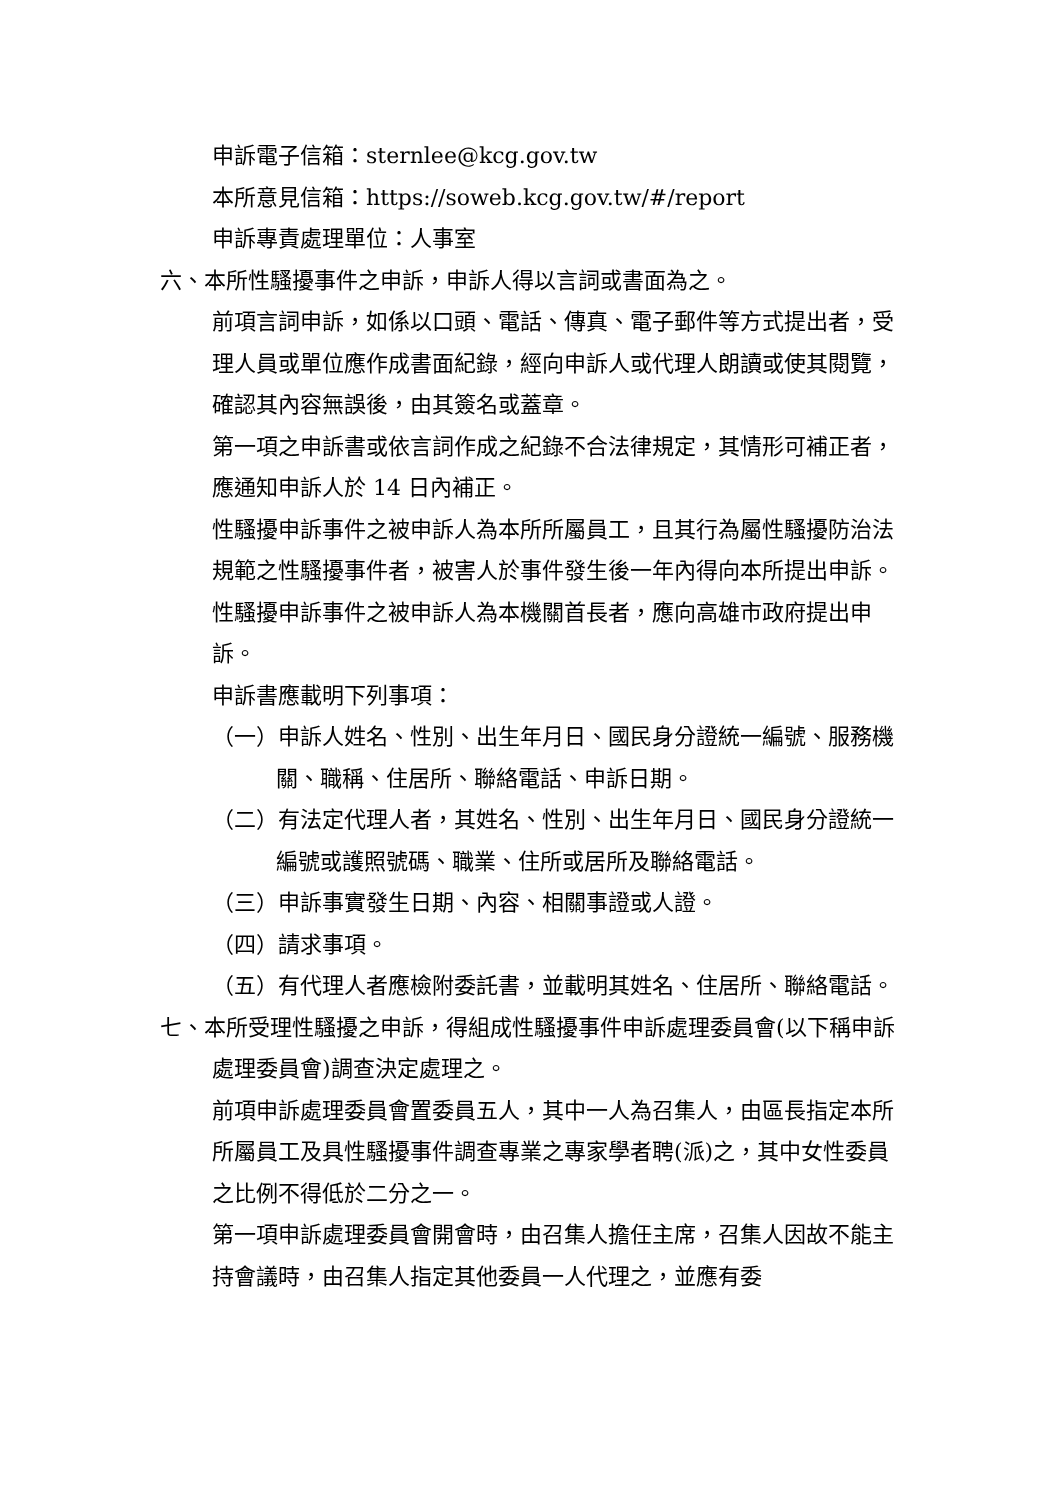申訴電子信箱：sternlee@kcg.gov.tw
本所意見信箱：https://soweb.kcg.gov.tw/#/report
申訴專責處理單位：人事室
六、本所性騷擾事件之申訴，申訴人得以言詞或書面為之。
前項言詞申訴，如係以口頭、電話、傳真、電子郵件等方式提出者，受理人員或單位應作成書面紀錄，經向申訴人或代理人朗讀或使其閱覽，確認其內容無誤後，由其簽名或蓋章。
第一項之申訴書或依言詞作成之紀錄不合法律規定，其情形可補正者，應通知申訴人於 14 日內補正。
性騷擾申訴事件之被申訴人為本所所屬員工，且其行為屬性騷擾防治法規範之性騷擾事件者，被害人於事件發生後一年內得向本所提出申訴。
性騷擾申訴事件之被申訴人為本機關首長者，應向高雄市政府提出申訴。
申訴書應載明下列事項：
（一）申訴人姓名、性別、出生年月日、國民身分證統一編號、服務機關、職稱、住居所、聯絡電話、申訴日期。
（二）有法定代理人者，其姓名、性別、出生年月日、國民身分證統一編號或護照號碼、職業、住所或居所及聯絡電話。
（三）申訴事實發生日期、內容、相關事證或人證。
（四）請求事項。
（五）有代理人者應檢附委託書，並載明其姓名、住居所、聯絡電話。
七、本所受理性騷擾之申訴，得組成性騷擾事件申訴處理委員會(以下稱申訴處理委員會)調查決定處理之。
前項申訴處理委員會置委員五人，其中一人為召集人，由區長指定本所所屬員工及具性騷擾事件調查專業之專家學者聘(派)之，其中女性委員之比例不得低於二分之一。
第一項申訴處理委員會開會時，由召集人擔任主席，召集人因故不能主持會議時，由召集人指定其他委員一人代理之，並應有委